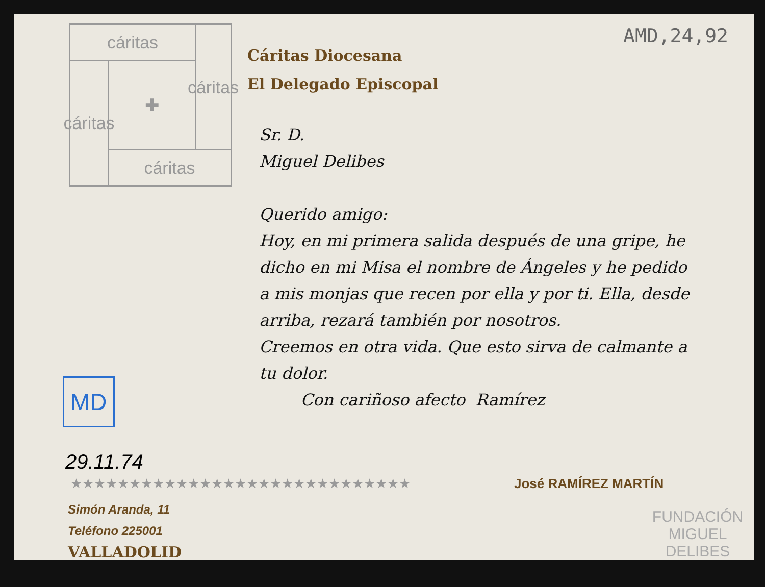AMD,24,92
cáritas
cáritas
cáritas
✚
cáritas
Cáritas Diocesana
El Delegado Episcopal
Sr. D.
Miguel Delibes
Querido amigo:
Hoy, en mi primera salida después de una gripe, he dicho en mi Misa el nombre de Ángeles y he pedido a mis monjas que recen por ella y por ti. Ella, desde arriba, rezará también por nosotros.
Creemos en otra vida. Que esto sirva de calmante a tu dolor.
Con cariñoso afecto Ramírez
MD
29.11.74
★★★★★★★★★★★★★★★★★★★★★★★★★★★★★ José RAMÍREZ MARTÍN
Simón Aranda, 11
Teléfono 225001
VALLADOLID
FUNDACIÓN MIGUEL DELIBES